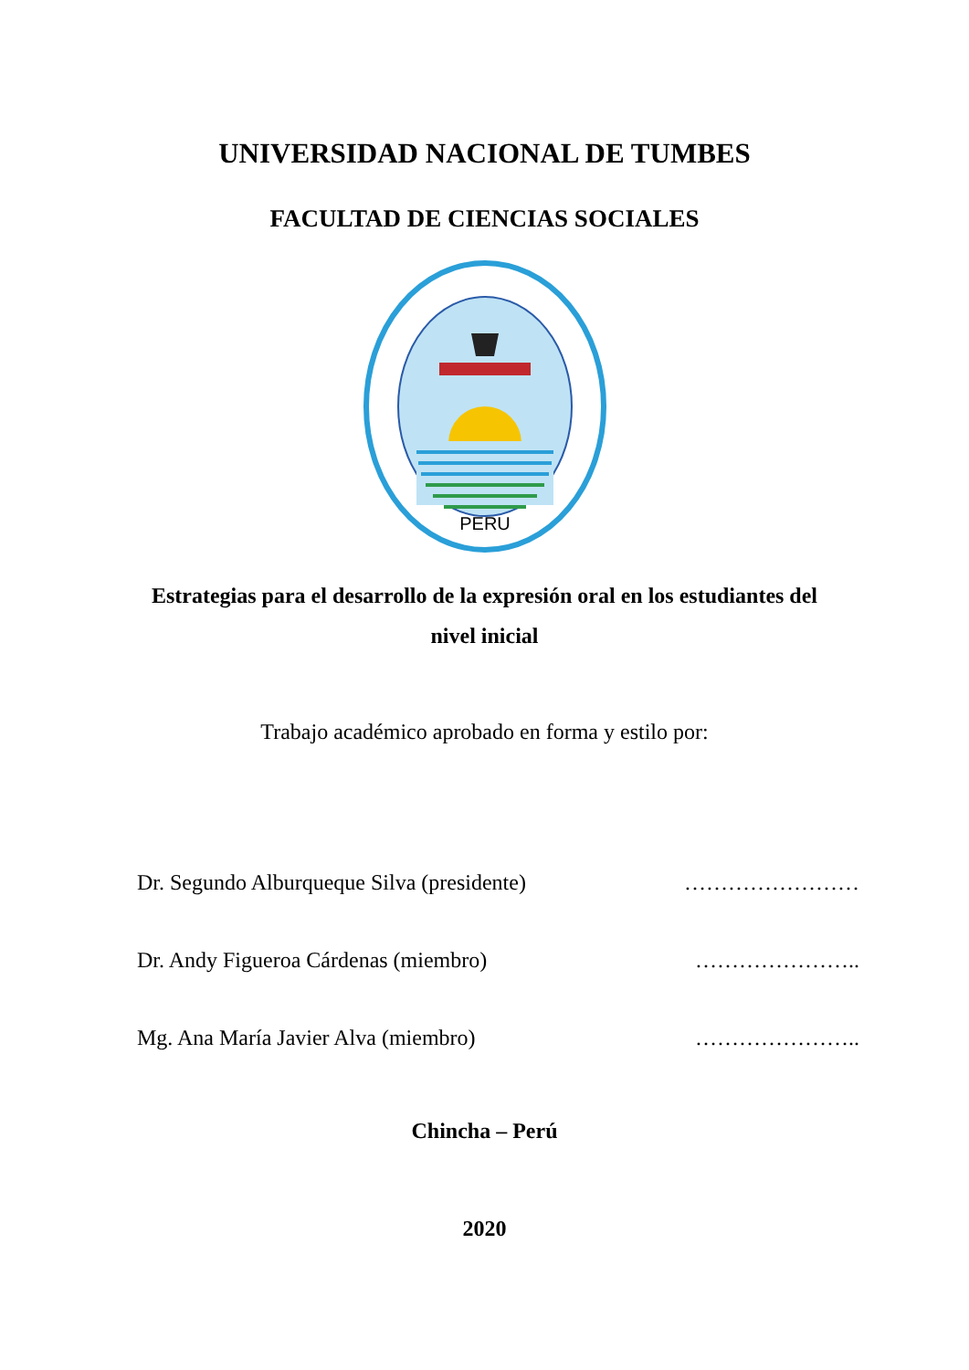UNIVERSIDAD NACIONAL DE TUMBES
FACULTAD DE CIENCIAS SOCIALES
PERU
Estrategias para el desarrollo de la expresión oral en los estudiantes del nivel inicial
Trabajo académico aprobado en forma y estilo por:
Dr. Segundo Alburqueque Silva (presidente) ……………………
Dr. Andy Figueroa Cárdenas (miembro) …………………..
Mg. Ana María Javier Alva (miembro) …………………..
Chincha – Perú
2020